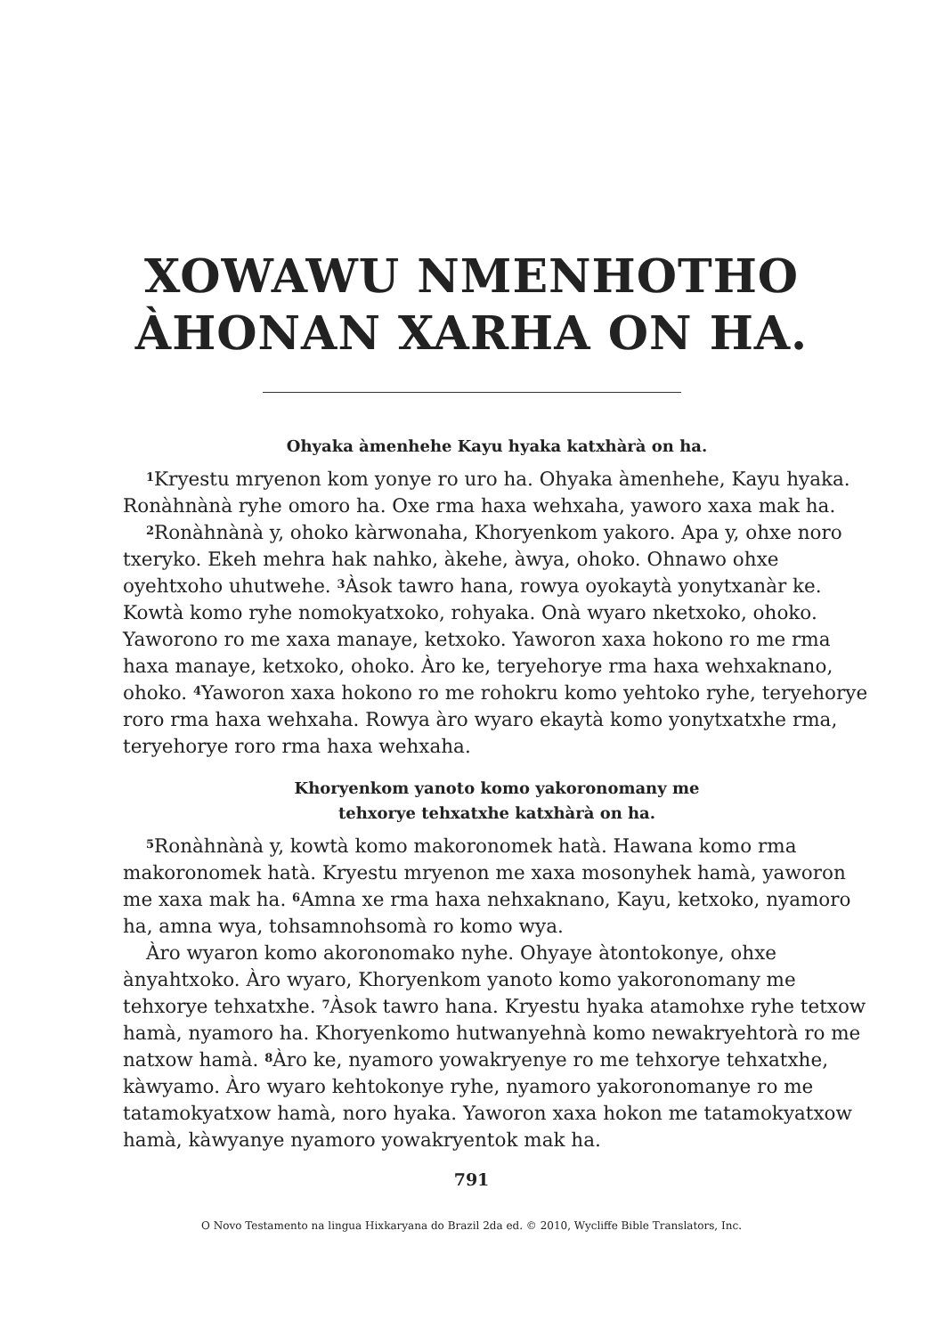XOWAWU NMENHOTHO
ÀHONAN XARHA ON HA.
Ohyaka àmenhehe Kayu hyaka katxhàrà on ha.
<sup>1</sup> Kryestu mryenon kom yonye ro uro ha. Ohyaka àmenhehe, Kayu hyaka. Ronàhnànà ryhe omoro ha. Oxe rma haxa wehxaha, yaworo xaxa mak ha.
<sup>2</sup> Ronàhnànà y, ohoko kàrwonaha, Khoryenkom yakoro. Apa y, ohxe noro txeryko. Ekeh mehra hak nahko, àkehe, àwya, ohoko. Ohnawo ohxe oyehtxoho uhutwehe. <sup>3</sup>Àsok tawro hana, rowya oyokaytà yonytxanàr ke. Kowtà komo ryhe nomokyatxoko, rohyaka. Onà wyaro nketxoko, ohoko. Yaworono ro me xaxa manaye, ketxoko. Yaworon xaxa hokono ro me rma haxa manaye, ketxoko, ohoko. Àro ke, teryehorye rma haxa wehxaknano, ohoko. <sup>4</sup>Yaworon xaxa hokono ro me rohokru komo yehtoko ryhe, teryehorye roro rma haxa wehxaha. Rowya àro wyaro ekaytà komo yonytxatxhe rma, teryehorye roro rma haxa wehxaha.
Khoryenkom yanoto komo yakoronomany me
tehxorye tehxatxhe katxhàrà on ha.
<sup>5</sup> Ronàhnànà y, kowtà komo makoronomek hatà. Hawana komo rma makoronomek hatà. Kryestu mryenon me xaxa mosonyhek hamà, yaworon me xaxa mak ha. <sup>6</sup>Amna xe rma haxa nehxaknano, Kayu, ketxoko, nyamoro ha, amna wya, tohsamnohsomà ro komo wya.
Àro wyaron komo akoronomako nyhe. Ohyaye àtontokonye, ohxe ànyahtxoko. Àro wyaro, Khoryenkom yanoto komo yakoronomany me tehxorye tehxatxhe. <sup>7</sup>Àsok tawro hana. Kryestu hyaka atamohxe ryhe tetxow hamà, nyamoro ha. Khoryenkomo hutwanyehnà komo newakryehtorà ro me natxow hamà. <sup>8</sup>Àro ke, nyamoro yowakryenye ro me tehxorye tehxatxhe, kàwyamo. Àro wyaro kehtokonye ryhe, nyamoro yakoronomanye ro me tatamokyatxow hamà, noro hyaka. Yaworon xaxa hokon me tatamokyatxow hamà, kàwyanye nyamoro yowakryentok mak ha.
791
O Novo Testamento na lingua Hixkaryana do Brazil 2da ed. © 2010, Wycliffe Bible Translators, Inc.